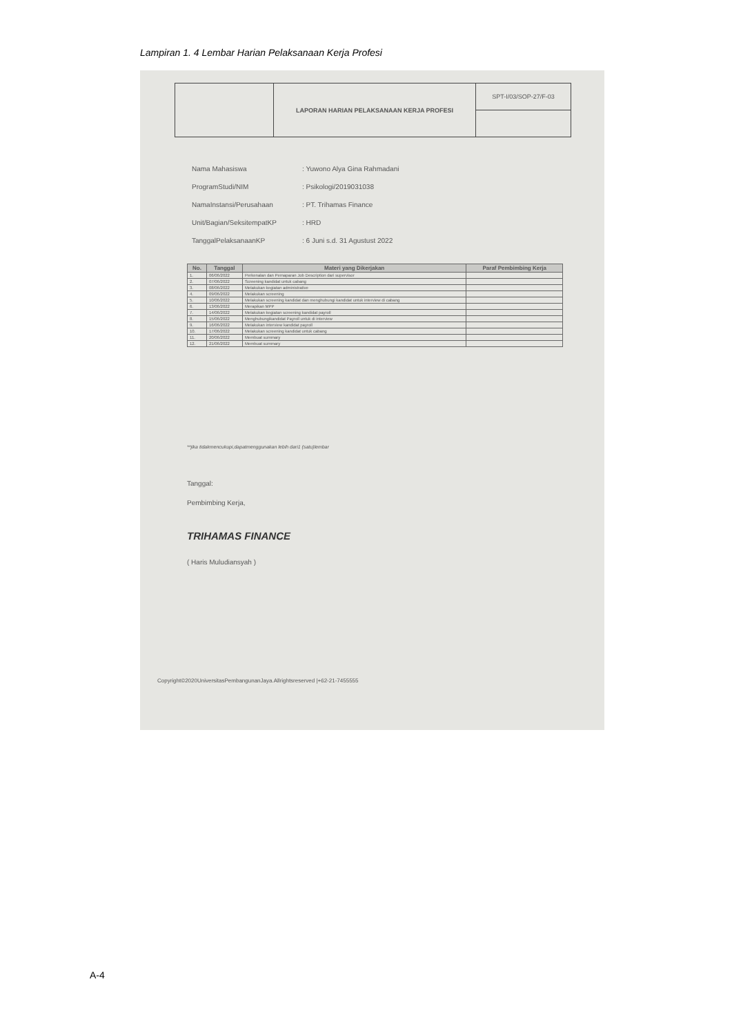Lampiran 1. 4 Lembar Harian Pelaksanaan Kerja Profesi
| | LAPORAN HARIAN PELAKSANAAN KERJA PROFESI | SPT-I/03/SOP-27/F-03 |
Nama Mahasiswa: Yuwono Alya Gina Rahmadani
ProgramStudi/NIM: Psikologi/2019031038
NamaInstansi/Perusahaan: PT. Trihamas Finance
Unit/Bagian/SeksitempatKP: HRD
TanggalPelaksanaanKP: 6 Juni s.d. 31 Agustust 2022
| No. | Tanggal | Materi yang Dikerjakan | Paraf Pembimbing Kerja |
| --- | --- | --- | --- |
| 1. | 06/06/2022 | Perkenalan dan Pemaparan Job Description dari supervisor | |
| 2. | 07/06/2022 | Screening kandidat untuk cabang | |
| 3. | 08/06/2022 | Melakukan kegiatan administrative | |
| 4. | 09/06/2022 | Melakukan screening | |
| 5. | 10/06/2022 | Melakukan screening kandidat dan menghubungi kandidat untuk interview di cabang | |
| 6. | 13/06/2022 | Merapikan MPP | |
| 7. | 14/06/2022 | Melakukan kegiatan screening kandidat payroll | |
| 8. | 15/06/2022 | Menghubungikandidat Payroll untuk di interview | |
| 9. | 16/06/2022 | Melakukan interview kandidat payroll | |
| 10. | 17/06/2022 | Melakukan screening kandidat untuk cabang | |
| 11. | 20/06/2022 | Membuat summary | |
| 12. | 21/06/2022 | Membuat summary | |
**jika tidakmencukupi,dapatmenggunakan lebih dari1 (satu)lembar
Tanggal:
Pembimbing Kerja,
TRIHAMAS FINANCE
( Haris Muludiansyah )
Copyright©2020UniversitasPembangunanJaya.Allrightsreserved |+62-21-7455555
A-4